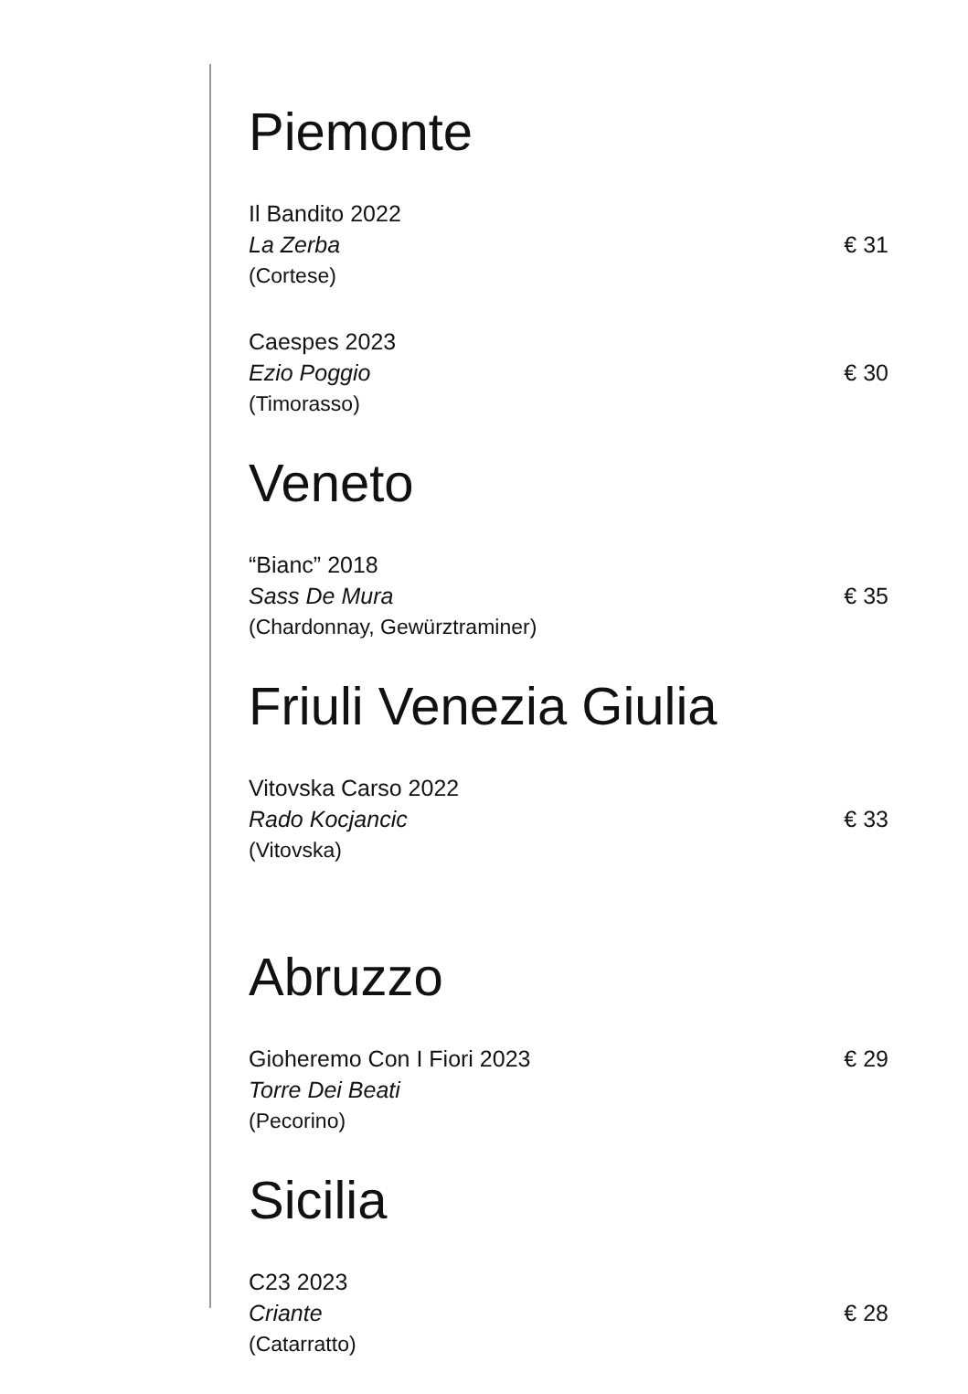Piemonte
Il Bandito 2022
La Zerba € 31
(Cortese)
Caespes 2023
Ezio Poggio € 30
(Timorasso)
Veneto
“Bianc” 2018
Sass De Mura € 35
(Chardonnay, Gewürztraminer)
Friuli Venezia Giulia
Vitovska Carso 2022
Rado Kocjancic € 33
(Vitovska)
Abruzzo
Gioheremo Con I Fiori 2023 € 29
Torre Dei Beati
(Pecorino)
Sicilia
C23 2023
Criante € 28
(Catarratto)